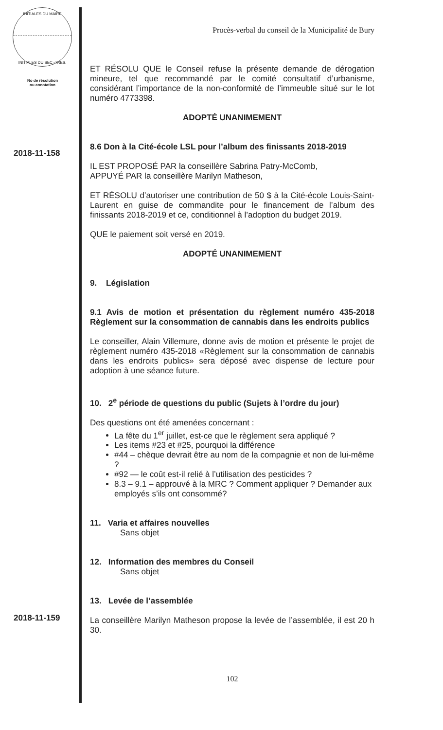INITIALES DU MAIRE
INITIALES DU SEC.-TRES.
No de résolution ou annotation
2018-11-158
2018-11-159
Procès-verbal du conseil de la Municipalité de Bury
ET RÉSOLU QUE le Conseil refuse la présente demande de dérogation mineure, tel que recommandé par le comité consultatif d’urbanisme, considérant l’importance de la non-conformité de l’immeuble situé sur le lot numéro 4773398.
ADOPTÉ UNANIMEMENT
8.6 Don à la Cité-école LSL pour l’album des finissants 2018-2019
IL EST PROPOSÉ PAR la conseillère Sabrina Patry-McComb,
APPUYÉ PAR la conseillère Marilyn Matheson,
ET RÉSOLU d’autoriser une contribution de 50 $ à la Cité-école Louis-Saint-Laurent en guise de commandite pour le financement de l’album des finissants 2018-2019 et ce, conditionnel à l’adoption du budget 2019.
QUE le paiement soit versé en 2019.
ADOPTÉ UNANIMEMENT
9. Législation
9.1 Avis de motion et présentation du règlement numéro 435-2018 Règlement sur la consommation de cannabis dans les endroits publics
Le conseiller, Alain Villemure, donne avis de motion et présente le projet de règlement numéro 435-2018 «Règlement sur la consommation de cannabis dans les endroits publics» sera déposé avec dispense de lecture pour adoption à une séance future.
10. 2<sup>e</sup> période de questions du public (Sujets à l’ordre du jour)
Des questions ont été amenées concernant :
La fête du 1<sup>er</sup> juillet, est-ce que le règlement sera appliqué ?
Les items #23 et #25, pourquoi la différence
#44 – chèque devrait être au nom de la compagnie et non de lui-même ?
#92 — le coût est-il relié à l’utilisation des pesticides ?
8.3 – 9.1 – approuvé à la MRC ? Comment appliquer ? Demander aux employés s’ils ont consommé?
11. Varia et affaires nouvelles
Sans objet
12. Information des membres du Conseil
Sans objet
13. Levée de l’assemblée
La conseillère Marilyn Matheson propose la levée de l’assemblée, il est 20 h 30.
102